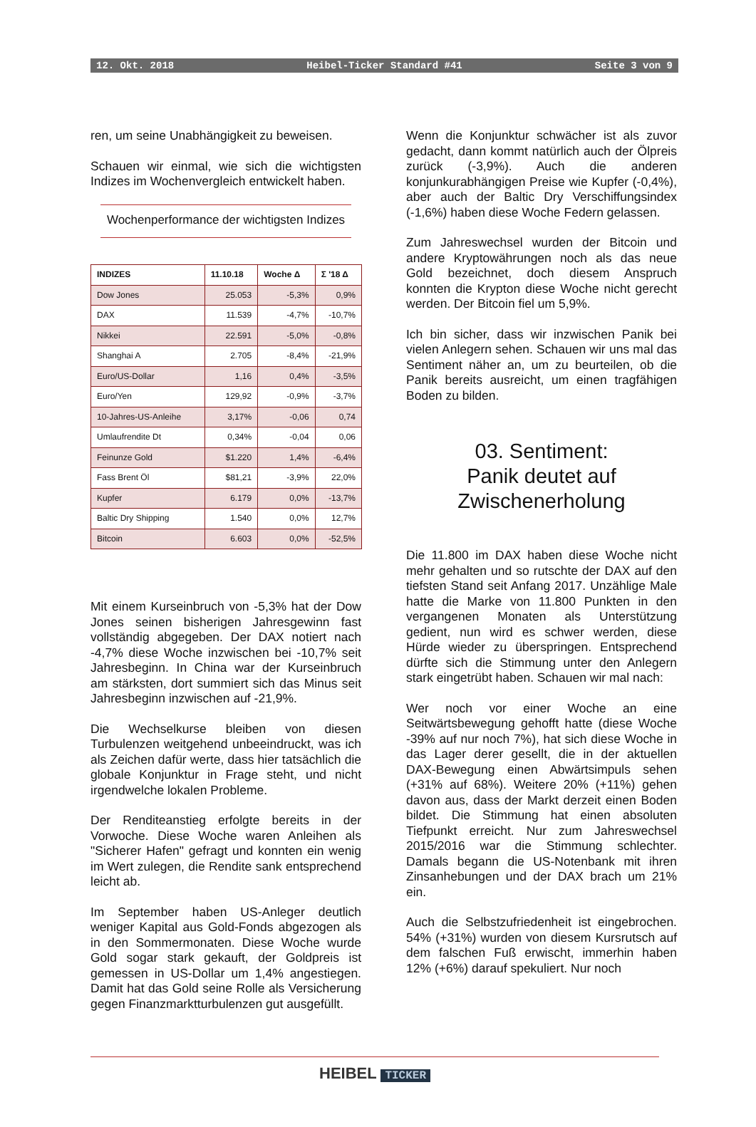12. Okt. 2018 Heibel-Ticker Standard #41 Seite 3 von 9
ren, um seine Unabhängigkeit zu beweisen.
Schauen wir einmal, wie sich die wichtigsten Indizes im Wochenvergleich entwickelt haben.
Wochenperformance der wichtigsten Indizes
| INDIZES | 11.10.18 | Woche Δ | Σ '18 Δ |
| --- | --- | --- | --- |
| Dow Jones | 25.053 | -5,3% | 0,9% |
| DAX | 11.539 | -4,7% | -10,7% |
| Nikkei | 22.591 | -5,0% | -0,8% |
| Shanghai A | 2.705 | -8,4% | -21,9% |
| Euro/US-Dollar | 1,16 | 0,4% | -3,5% |
| Euro/Yen | 129,92 | -0,9% | -3,7% |
| 10-Jahres-US-Anleihe | 3,17% | -0,06 | 0,74 |
| Umlaufrendite Dt | 0,34% | -0,04 | 0,06 |
| Feinunze Gold | $1.220 | 1,4% | -6,4% |
| Fass Brent Öl | $81,21 | -3,9% | 22,0% |
| Kupfer | 6.179 | 0,0% | -13,7% |
| Baltic Dry Shipping | 1.540 | 0,0% | 12,7% |
| Bitcoin | 6.603 | 0,0% | -52,5% |
Mit einem Kurseinbruch von -5,3% hat der Dow Jones seinen bisherigen Jahresgewinn fast vollständig abgegeben. Der DAX notiert nach -4,7% diese Woche inzwischen bei -10,7% seit Jahresbeginn. In China war der Kurseinbruch am stärksten, dort summiert sich das Minus seit Jahresbeginn inzwischen auf -21,9%.
Die Wechselkurse bleiben von diesen Turbulenzen weitgehend unbeeindruckt, was ich als Zeichen dafür werte, dass hier tatsächlich die globale Konjunktur in Frage steht, und nicht irgendwelche lokalen Probleme.
Der Renditeanstieg erfolgte bereits in der Vorwoche. Diese Woche waren Anleihen als "Sicherer Hafen" gefragt und konnten ein wenig im Wert zulegen, die Rendite sank entsprechend leicht ab.
Im September haben US-Anleger deutlich weniger Kapital aus Gold-Fonds abgezogen als in den Sommermonaten. Diese Woche wurde Gold sogar stark gekauft, der Goldpreis ist gemessen in US-Dollar um 1,4% angestiegen. Damit hat das Gold seine Rolle als Versicherung gegen Finanzmarktturbulenzen gut ausgefüllt.
Wenn die Konjunktur schwächer ist als zuvor gedacht, dann kommt natürlich auch der Ölpreis zurück (-3,9%). Auch die anderen konjunkurabhängigen Preise wie Kupfer (-0,4%), aber auch der Baltic Dry Verschiffungsindex (-1,6%) haben diese Woche Federn gelassen.
Zum Jahreswechsel wurden der Bitcoin und andere Kryptowährungen noch als das neue Gold bezeichnet, doch diesem Anspruch konnten die Krypton diese Woche nicht gerecht werden. Der Bitcoin fiel um 5,9%.
Ich bin sicher, dass wir inzwischen Panik bei vielen Anlegern sehen. Schauen wir uns mal das Sentiment näher an, um zu beurteilen, ob die Panik bereits ausreicht, um einen tragfähigen Boden zu bilden.
03. Sentiment:
Panik deutet auf
Zwischenerholung
Die 11.800 im DAX haben diese Woche nicht mehr gehalten und so rutschte der DAX auf den tiefsten Stand seit Anfang 2017. Unzählige Male hatte die Marke von 11.800 Punkten in den vergangenen Monaten als Unterstützung gedient, nun wird es schwer werden, diese Hürde wieder zu überspringen. Entsprechend dürfte sich die Stimmung unter den Anlegern stark eingetrübt haben. Schauen wir mal nach:
Wer noch vor einer Woche an eine Seitwärtsbewegung gehofft hatte (diese Woche -39% auf nur noch 7%), hat sich diese Woche in das Lager derer gesellt, die in der aktuellen DAX-Bewegung einen Abwärtsimpuls sehen (+31% auf 68%). Weitere 20% (+11%) gehen davon aus, dass der Markt derzeit einen Boden bildet. Die Stimmung hat einen absoluten Tiefpunkt erreicht. Nur zum Jahreswechsel 2015/2016 war die Stimmung schlechter. Damals begann die US-Notenbank mit ihren Zinsanhebungen und der DAX brach um 21% ein.
Auch die Selbstzufriedenheit ist eingebrochen. 54% (+31%) wurden von diesem Kursrutsch auf dem falschen Fuß erwischt, immerhin haben 12% (+6%) darauf spekuliert. Nur noch
HEIBEL TICKER